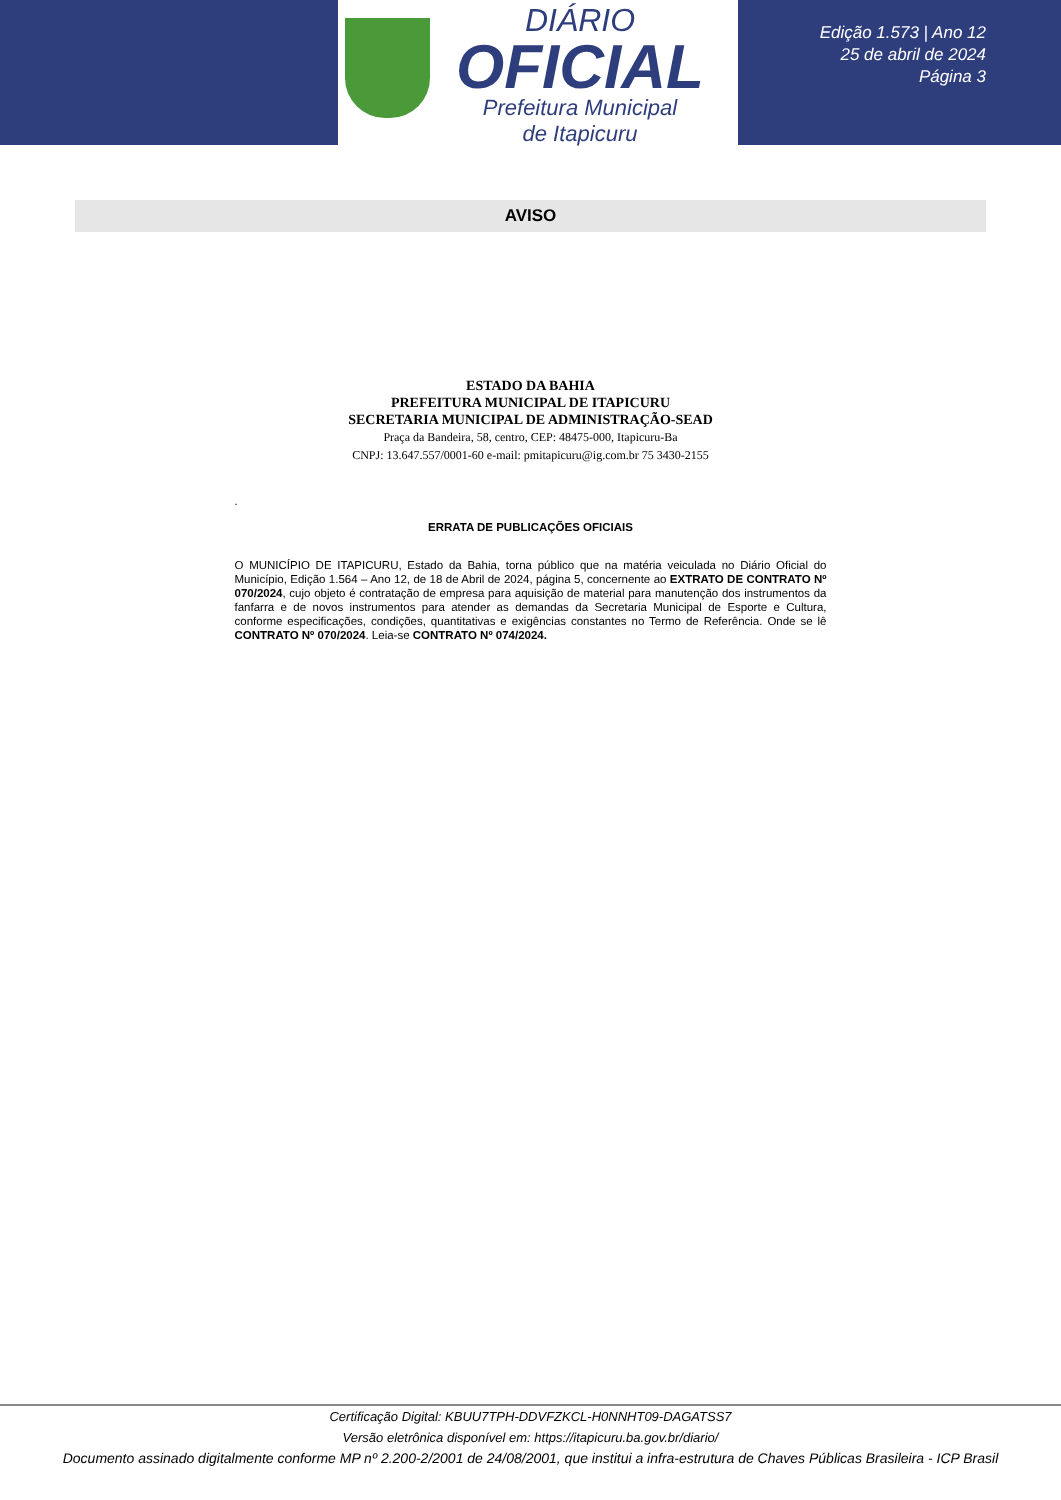DIÁRIO
OFICIAL
Prefeitura Municipal
de Itapicuru
Edição 1.573 | Ano 12
25 de abril de 2024
Página 3
AVISO
ESTADO DA BAHIA
PREFEITURA MUNICIPAL DE ITAPICURU
SECRETARIA MUNICIPAL DE ADMINISTRAÇÃO-SEAD
Praça da Bandeira, 58, centro, CEP: 48475-000, Itapicuru-Ba
CNPJ: 13.647.557/0001-60 e-mail: pmitapicuru@ig.com.br 75 3430-2155
.
ERRATA DE PUBLICAÇÕES OFICIAIS
O MUNICÍPIO DE ITAPICURU, Estado da Bahia, torna público que na matéria veiculada no Diário Oficial do Município, Edição 1.564 – Ano 12, de 18 de Abril de 2024, página 5, concernente ao EXTRATO DE CONTRATO Nº 070/2024, cujo objeto é contratação de empresa para aquisição de material para manutenção dos instrumentos da fanfarra e de novos instrumentos para atender as demandas da Secretaria Municipal de Esporte e Cultura, conforme especificações, condições, quantitativas e exigências constantes no Termo de Referência. Onde se lê CONTRATO Nº 070/2024. Leia-se CONTRATO Nº 074/2024.
Certificação Digital: KBUU7TPH-DDVFZKCL-H0NNHT09-DAGATSS7
Versão eletrônica disponível em: https://itapicuru.ba.gov.br/diario/
Documento assinado digitalmente conforme MP nº 2.200-2/2001 de 24/08/2001, que institui a infra-estrutura de Chaves Públicas Brasileira - ICP Brasil